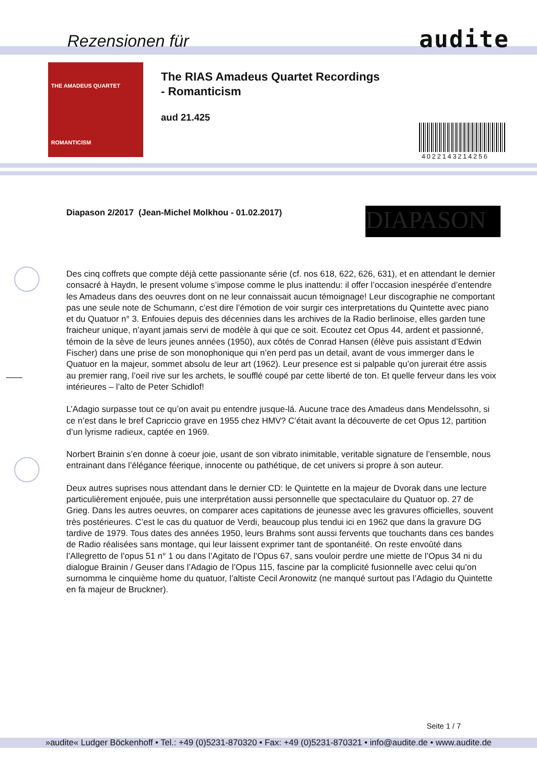Rezensionen für audite
THE AMADEUS QUARTET
ROMANTICISM
The RIAS Amadeus Quartet Recordings
- Romanticism
aud 21.425
4022143214256
Diapason 2/2017 (Jean-Michel Molkhou - 01.02.2017)
DIAPASON
Des cinq coffrets que compte déjà cette passionante série (cf. nos 618, 622, 626, 631), et en attendant le dernier consacré à Haydn, le present volume s’impose comme le plus inattendu: il offer l’occasion inespérée d’entendre les Amadeus dans des oeuvres dont on ne leur connaissait aucun témoignage! Leur discographie ne comportant pas une seule note de Schumann, c’est dire l’émotion de voir surgir ces interpretations du Quintette avec piano et du Quatuor n° 3. Enfouies depuis des décennies dans les archives de la Radio berlinoise, elles garden tune fraicheur unique, n’ayant jamais servi de modèle à qui que ce soit. Ecoutez cet Opus 44, ardent et passionné, témoin de la sève de leurs jeunes années (1950), aux côtés de Conrad Hansen (élève puis assistant d’Edwin Fischer) dans une prise de son monophonique qui n’en perd pas un detail, avant de vous immerger dans le Quatuor en la majeur, sommet absolu de leur art (1962). Leur presence est si palpable qu’on jurerait étre assis au premier rang, l’oeil rive sur les archets, le soufflé coupé par cette liberté de ton. Et quelle ferveur dans les voix intérieures – l’alto de Peter Schidlof!
L’Adagio surpasse tout ce qu’on avait pu entendre jusque-lá. Aucune trace des Amadeus dans Mendelssohn, si ce n’est dans le bref Capriccio grave en 1955 chez HMV? C’était avant la découverte de cet Opus 12, partition d’un lyrisme radieux, captée en 1969.
Norbert Brainin s’en donne à coeur joie, usant de son vibrato inimitable, veritable signature de l’ensemble, nous entrainant dans l’élégance féerique, innocente ou pathétique, de cet univers si propre à son auteur.
Deux autres suprises nous attendant dans le dernier CD: le Quintette en la majeur de Dvorak dans une lecture particulièrement enjouée, puis une interprétation aussi personnelle que spectaculaire du Quatuor op. 27 de Grieg. Dans les autres oeuvres, on comparer aces capitations de jeunesse avec les gravures officielles, souvent très postérieures. C’est le cas du quatuor de Verdi, beaucoup plus tendui ici en 1962 que dans la gravure DG tardive de 1979. Tous dates des années 1950, leurs Brahms sont aussi fervents que touchants dans ces bandes de Radio réalisées sans montage, qui leur laissent exprimer tant de spontanéité. On reste envoûté dans l’Allegretto de l’opus 51 n° 1 ou dans l’Agitato de l’Opus 67, sans vouloir perdre une miette de l’Opus 34 ni du dialogue Brainin / Geuser dans l’Adagio de l’Opus 115, fascine par la complicité fusionnelle avec celui qu’on surnomma le cinquième home du quatuor, l’altiste Cecil Aronowitz (ne manqué surtout pas l’Adagio du Quintette en fa majeur de Bruckner).
Seite 1 / 7
»audite« Ludger Böckenhoff • Tel.: +49 (0)5231-870320 • Fax: +49 (0)5231-870321 • info@audite.de • www.audite.de